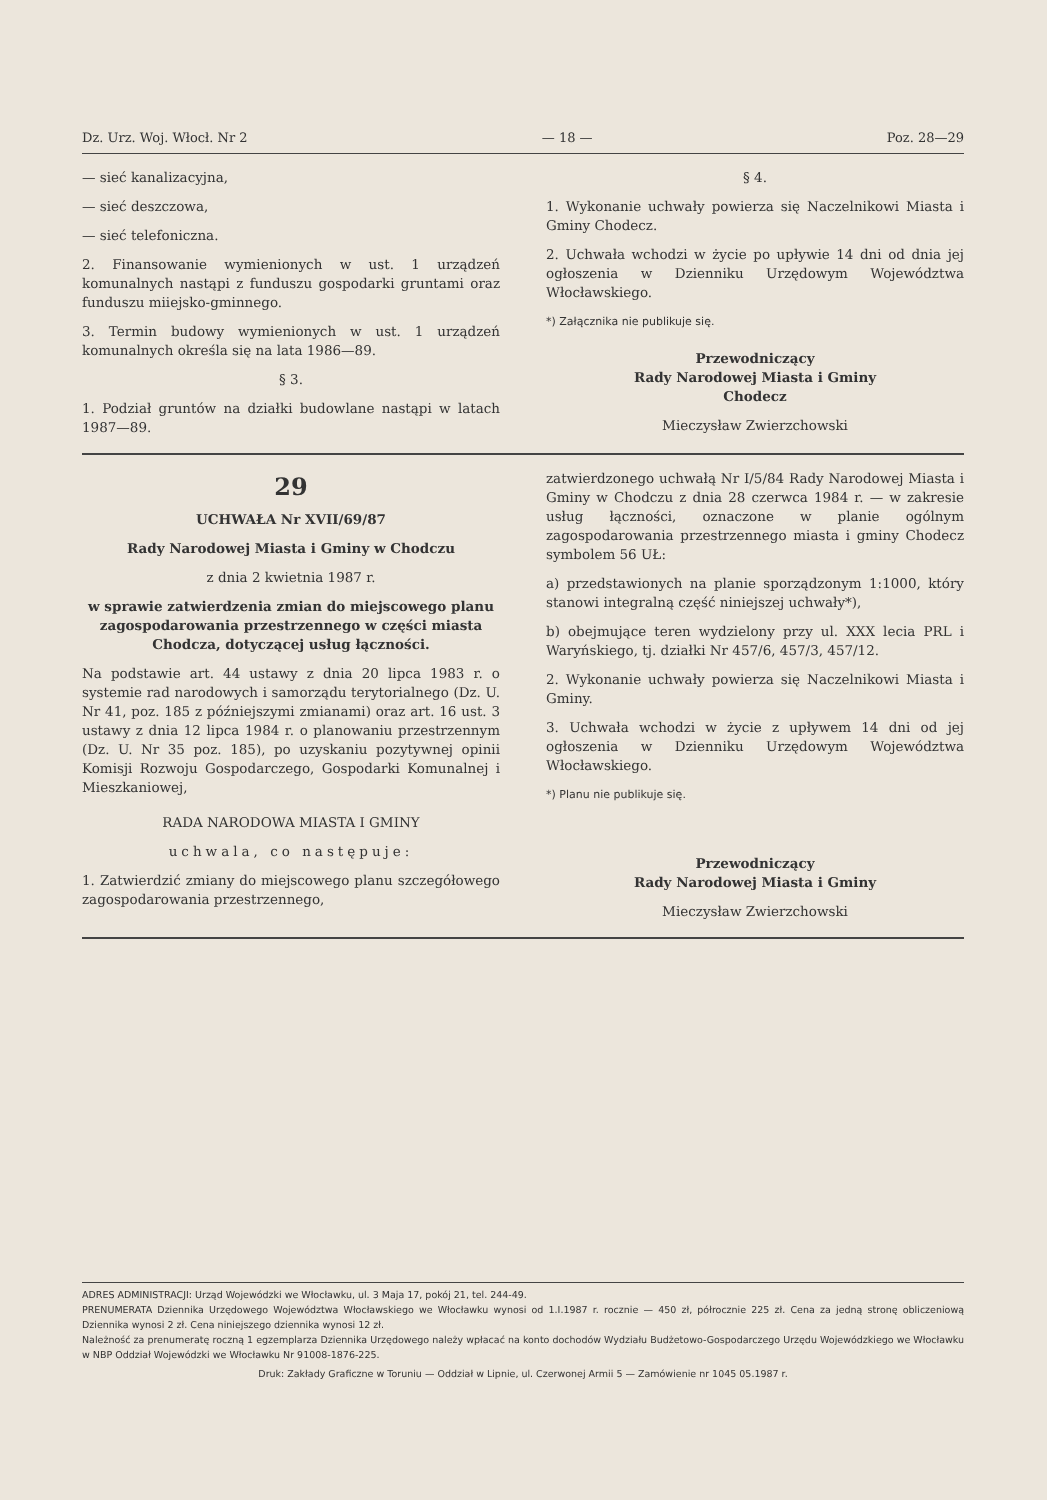Dz. Urz. Woj. Włocł. Nr 2 — 18 — Poz. 28—29
— sieć kanalizacyjna,
— sieć deszczowa,
— sieć telefoniczna.
2. Finansowanie wymienionych w ust. 1 urządzeń komunalnych nastąpi z funduszu gospodarki gruntami oraz funduszu miiejsko-gminnego.
3. Termin budowy wymienionych w ust. 1 urządzeń komunalnych określa się na lata 1986—89.
§ 3.
1. Podział gruntów na działki budowlane nastąpi w latach 1987—89.
§ 4.
1. Wykonanie uchwały powierza się Naczelnikowi Miasta i Gminy Chodecz.
2. Uchwała wchodzi w życie po upływie 14 dni od dnia jej ogłoszenia w Dzienniku Urzędowym Województwa Włocławskiego.
*) Załącznika nie publikuje się.
Przewodniczący
Rady Narodowej Miasta i Gminy
Chodecz
Mieczysław Zwierzchowski
29
UCHWAŁA Nr XVII/69/87
Rady Narodowej Miasta i Gminy w Chodczu
z dnia 2 kwietnia 1987 r.
w sprawie zatwierdzenia zmian do miejscowego planu zagospodarowania przestrzennego w części miasta Chodcza, dotyczącej usług łączności.
Na podstawie art. 44 ustawy z dnia 20 lipca 1983 r. o systemie rad narodowych i samorządu terytorialnego (Dz. U. Nr 41, poz. 185 z późniejszymi zmianami) oraz art. 16 ust. 3 ustawy z dnia 12 lipca 1984 r. o planowaniu przestrzennym (Dz. U. Nr 35 poz. 185), po uzyskaniu pozytywnej opinii Komisji Rozwoju Gospodarczego, Gospodarki Komunalnej i Mieszkaniowej,
RADA NARODOWA MIASTA I GMINY
uchwala, co następuje:
1. Zatwierdzić zmiany do miejscowego planu szczegółowego zagospodarowania przestrzennego,
zatwierdzonego uchwałą Nr I/5/84 Rady Narodowej Miasta i Gminy w Chodczu z dnia 28 czerwca 1984 r. — w zakresie usług łączności, oznaczone w planie ogólnym zagospodarowania przestrzennego miasta i gminy Chodecz symbolem 56 UŁ:
a) przedstawionych na planie sporządzonym 1:1000, który stanowi integralną część niniejszej uchwały*),
b) obejmujące teren wydzielony przy ul. XXX lecia PRL i Waryńskiego, tj. działki Nr 457/6, 457/3, 457/12.
2. Wykonanie uchwały powierza się Naczelnikowi Miasta i Gminy.
3. Uchwała wchodzi w życie z upływem 14 dni od jej ogłoszenia w Dzienniku Urzędowym Województwa Włocławskiego.
*) Planu nie publikuje się.
Przewodniczący
Rady Narodowej Miasta i Gminy
Mieczysław Zwierzchowski
ADRES ADMINISTRACJI: Urząd Wojewódzki we Włocławku, ul. 3 Maja 17, pokój 21, tel. 244-49.
PRENUMERATA Dziennika Urzędowego Województwa Włocławskiego we Włocławku wynosi od 1.I.1987 r. rocznie — 450 zł, półrocznie 225 zł. Cena za jedną stronę obliczeniową Dziennika wynosi 2 zł. Cena niniejszego dziennika wynosi 12 zł.
Należność za prenumeratę roczną 1 egzemplarza Dziennika Urzędowego należy wpłacać na konto dochodów Wydziału Budżetowo-Gospodarczego Urzędu Wojewódzkiego we Włocławku w NBP Oddział Wojewódzki we Włocławku Nr 91008-1876-225.
Druk: Zakłady Graficzne w Toruniu — Oddział w Lipnie, ul. Czerwonej Armii 5 — Zamówienie nr 1045 05.1987 r.